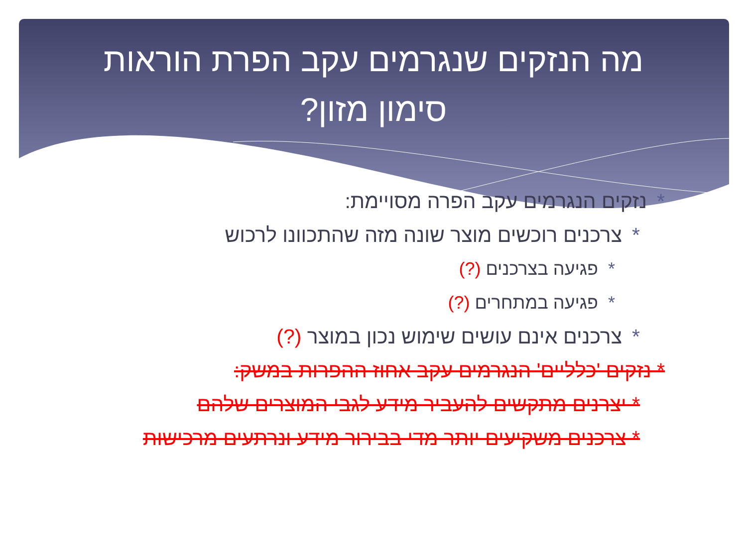מה הנזקים שנגרמים עקב הפרת הוראות
סימון מזון?
*נזקים הנגרמים עקב הפרה מסויימת:
*צרכנים רוכשים מוצר שונה מזה שהתכוונו לרכוש
*פגיעה בצרכנים (?)
*פגיעה במתחרים (?)
*צרכנים אינם עושים שימוש נכון במוצר (?)
* נזקים 'כלליים' הנגרמים עקב אחוז ההפרות במשק:
* יצרנים מתקשים להעביר מידע לגבי המוצרים שלהם
* צרכנים משקיעים יותר מדי בבירור מידע ונרתעים מרכישות